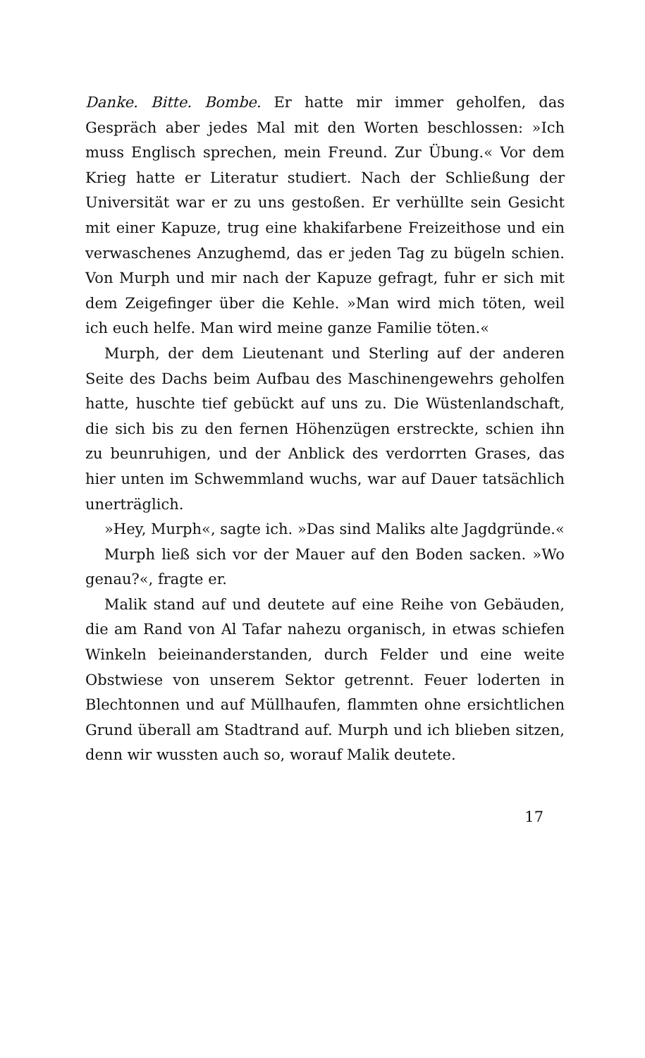Danke. Bitte. Bombe. Er hatte mir immer geholfen, das Gespräch aber jedes Mal mit den Worten beschlossen: »Ich muss Englisch sprechen, mein Freund. Zur Übung.« Vor dem Krieg hatte er Literatur studiert. Nach der Schließung der Universität war er zu uns gestoßen. Er verhüllte sein Gesicht mit einer Kapuze, trug eine khakifarbene Freizeithose und ein verwaschenes Anzughemd, das er jeden Tag zu bügeln schien. Von Murph und mir nach der Kapuze gefragt, fuhr er sich mit dem Zeigefinger über die Kehle. »Man wird mich töten, weil ich euch helfe. Man wird meine ganze Familie töten.«
Murph, der dem Lieutenant und Sterling auf der anderen Seite des Dachs beim Aufbau des Maschinengewehrs geholfen hatte, huschte tief gebückt auf uns zu. Die Wüstenlandschaft, die sich bis zu den fernen Höhenzügen erstreckte, schien ihn zu beunruhigen, und der Anblick des verdorrten Grases, das hier unten im Schwemmland wuchs, war auf Dauer tatsächlich unerträglich.
»Hey, Murph«, sagte ich. »Das sind Maliks alte Jagdgründe.«
Murph ließ sich vor der Mauer auf den Boden sacken. »Wo genau?«, fragte er.
Malik stand auf und deutete auf eine Reihe von Gebäuden, die am Rand von Al Tafar nahezu organisch, in etwas schiefen Winkeln beieinanderstanden, durch Felder und eine weite Obstwiese von unserem Sektor getrennt. Feuer loderten in Blechtonnen und auf Müllhaufen, flammten ohne ersichtlichen Grund überall am Stadtrand auf. Murph und ich blieben sitzen, denn wir wussten auch so, worauf Malik deutete.
17